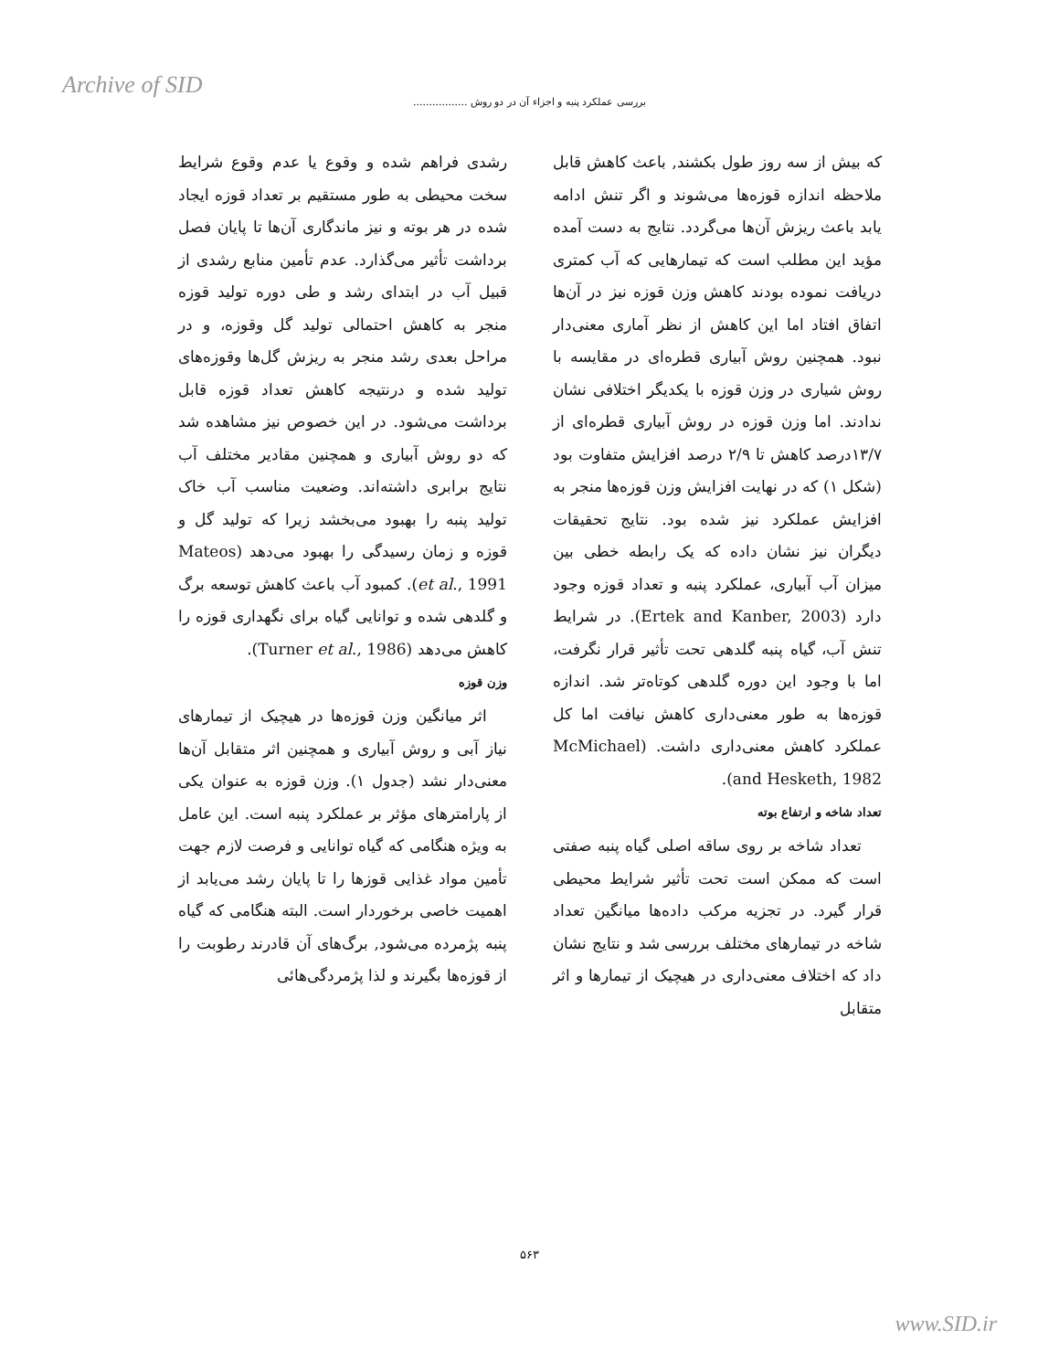Archive of SID
بررسی عملکرد پنبه و اجزاء آن در دو روش .................
رشدی فراهم شده و وقوع یا عدم وقوع شرایط سخت محیطی به طور مستقیم بر تعداد قوزه ایجاد شده در هر بوته و نیز ماندگاری آن‌ها تا پایان فصل برداشت تأثیر می‌گذارد. عدم تأمین منابع رشدی از قبیل آب در ابتدای رشد و طی دوره تولید قوزه منجر به کاهش احتمالی تولید گل وقوزه، و در مراحل بعدی رشد منجر به ریزش گل‌ها وقوزه‌های تولید شده و درنتیجه کاهش تعداد قوزه قابل برداشت می‌شود. در این خصوص نیز مشاهده شد که دو روش آبیاری و همچنین مقادیر مختلف آب نتایج برابری داشته‌اند. وضعیت مناسب آب خاک تولید پنبه را بهبود می‌بخشد زیرا که تولید گل و قوزه و زمان رسیدگی را بهبود می‌دهد (Mateos et al., 1991). کمبود آب باعث کاهش توسعه برگ و گلدهی شده و توانایی گیاه برای نگهداری قوزه را کاهش می‌دهد (Turner et al., 1986).
وزن قوزه
اثر میانگین وزن قوزه‌ها در هیچیک از تیمارهای نیاز آبی و روش آبیاری و همچنین اثر متقابل آن‌ها معنی‌دار نشد (جدول ۱). وزن قوزه به عنوان یکی از پارامترهای مؤثر بر عملکرد پنبه است. این عامل به ویژه هنگامی که گیاه توانایی و فرصت لازم جهت تأمین مواد غذایی قوزها را تا پایان رشد می‌یابد از اهمیت خاصی برخوردار است. البته هنگامی که گیاه پنبه پژمرده می‌شود, برگ‌های آن قادرند رطوبت را از قوزه‌ها بگیرند و لذا پژمردگی‌هائی
که بیش از سه روز طول بکشند, باعث کاهش قابل ملاحظه اندازه قوزه‌ها می‌شوند و اگر تنش ادامه یابد باعث ریزش آن‌ها می‌گردد. نتایج به دست آمده مؤید این مطلب است که تیمارهایی که آب کمتری دریافت نموده بودند کاهش وزن قوزه نیز در آن‌ها اتفاق افتاد اما این کاهش از نظر آماری معنی‌دار نبود. همچنین روش آبیاری قطره‌ای در مقایسه با روش شیاری در وزن قوزه با یکدیگر اختلافی نشان ندادند. اما وزن قوزه در روش آبیاری قطره‌ای از ۱۳/۷درصد کاهش تا ۲/۹ درصد افزایش متفاوت بود (شکل ۱) که در نهایت افزایش وزن قوزه‌ها منجر به افزایش عملکرد نیز شده بود. نتایج تحقیقات دیگران نیز نشان داده که یک رابطه خطی بین میزان آب آبیاری، عملکرد پنبه و تعداد قوزه وجود دارد (Ertek and Kanber, 2003). در شرایط تنش آب، گیاه پنبه گلدهی تحت تأثیر قرار نگرفت، اما با وجود این دوره گلدهی کوتاه‌تر شد. اندازه قوزه‌ها به طور معنی‌داری کاهش نیافت اما کل عملکرد کاهش معنی‌داری داشت. (McMichael and Hesketh, 1982).
تعداد شاخه و ارتفاع بوته
تعداد شاخه بر روی ساقه اصلی گیاه پنبه صفتی است که ممکن است تحت تأثیر شرایط محیطی قرار گیرد. در تجزیه مرکب داده‌ها میانگین تعداد شاخه در تیمارهای مختلف بررسی شد و نتایج نشان داد که اختلاف معنی‌داری در هیچیک از تیمارها و اثر متقابل
۵۶۳
www.SID.ir